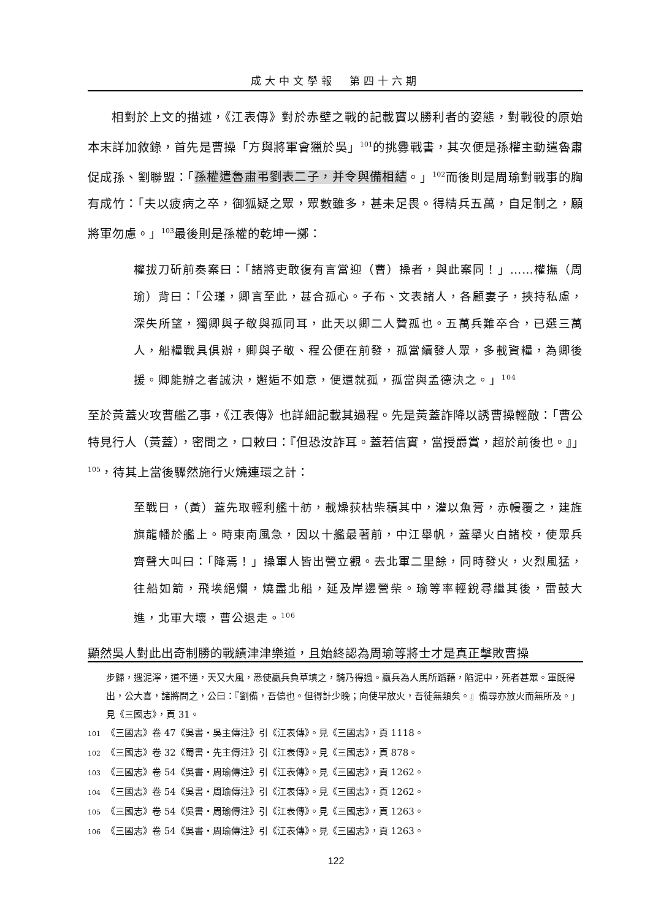成大中文學報　第四十六期
相對於上文的描述，《江表傳》對於赤壁之戰的記載實以勝利者的姿態，對戰役的原始本末詳加敘錄，首先是曹操「方與將軍會獵於吳」<sup>101</sup>的挑釁戰書，其次便是孫權主動遣魯肅促成孫、劉聯盟：「孫權遣魯肅弔劉表二子，并令與備相結。」<sup>102</sup>而後則是周瑜對戰事的胸有成竹：「夫以疲病之卒，御狐疑之眾，眾數雖多，甚未足畏。得精兵五萬，自足制之，願將軍勿慮。」<sup>103</sup>最後則是孫權的乾坤一擲：
權拔刀斫前奏案曰：「諸將吏敢復有言當迎（曹）操者，與此案同！」……權撫（周瑜）背曰：「公瑾，卿言至此，甚合孤心。子布、文表諸人，各顧妻子，挾持私慮，深失所望，獨卿與子敬與孤同耳，此天以卿二人贊孤也。五萬兵難卒合，已選三萬人，船糧戰具俱辦，卿與子敬、程公便在前發，孤當續發人眾，多載資糧，為卿後援。卿能辦之者誠決，邂逅不如意，便還就孤，孤當與孟德決之。」<sup>104</sup>
至於黃蓋火攻曹艦乙事，《江表傳》也詳細記載其過程。先是黃蓋詐降以誘曹操輕敵：「曹公特見行人（黃蓋），密問之，口敕曰：『但恐汝詐耳。蓋若信實，當授爵賞，超於前後也。』」<sup>105</sup>，待其上當後驟然施行火燒連環之計：
至戰日，（黃）蓋先取輕利艦十舫，載燥荻枯柴積其中，灌以魚膏，赤幔覆之，建旌旗龍幡於艦上。時東南風急，因以十艦最著前，中江舉帆，蓋舉火白諸校，使眾兵齊聲大叫曰：「降焉！」操軍人皆出營立觀。去北軍二里餘，同時發火，火烈風猛，往船如箭，飛埃絕爛，燒盡北船，延及岸邊營柴。瑜等率輕銳尋繼其後，雷鼓大進，北軍大壞，曹公退走。<sup>106</sup>
顯然吳人對此出奇制勝的戰績津津樂道，且始終認為周瑜等將士才是真正擊敗曹操
步歸，遇泥濘，道不通，天又大風，悉使羸兵負草填之，騎乃得過。羸兵為人馬所蹈藉，陷泥中，死者甚眾。軍既得出，公大喜，諸將問之，公曰：『劉備，吾儔也。但得計少晚；向使早放火，吾徒無類矣。』備尋亦放火而無所及。」見《三國志》，頁 31。
101 《三國志》卷 47《吳書・吳主傳注》引《江表傳》。見《三國志》，頁 1118。
102 《三國志》卷 32《蜀書・先主傳注》引《江表傳》。見《三國志》，頁 878。
103 《三國志》卷 54《吳書・周瑜傳注》引《江表傳》。見《三國志》，頁 1262。
104 《三國志》卷 54《吳書・周瑜傳注》引《江表傳》。見《三國志》，頁 1262。
105 《三國志》卷 54《吳書・周瑜傳注》引《江表傳》。見《三國志》，頁 1263。
106 《三國志》卷 54《吳書・周瑜傳注》引《江表傳》。見《三國志》，頁 1263。
122